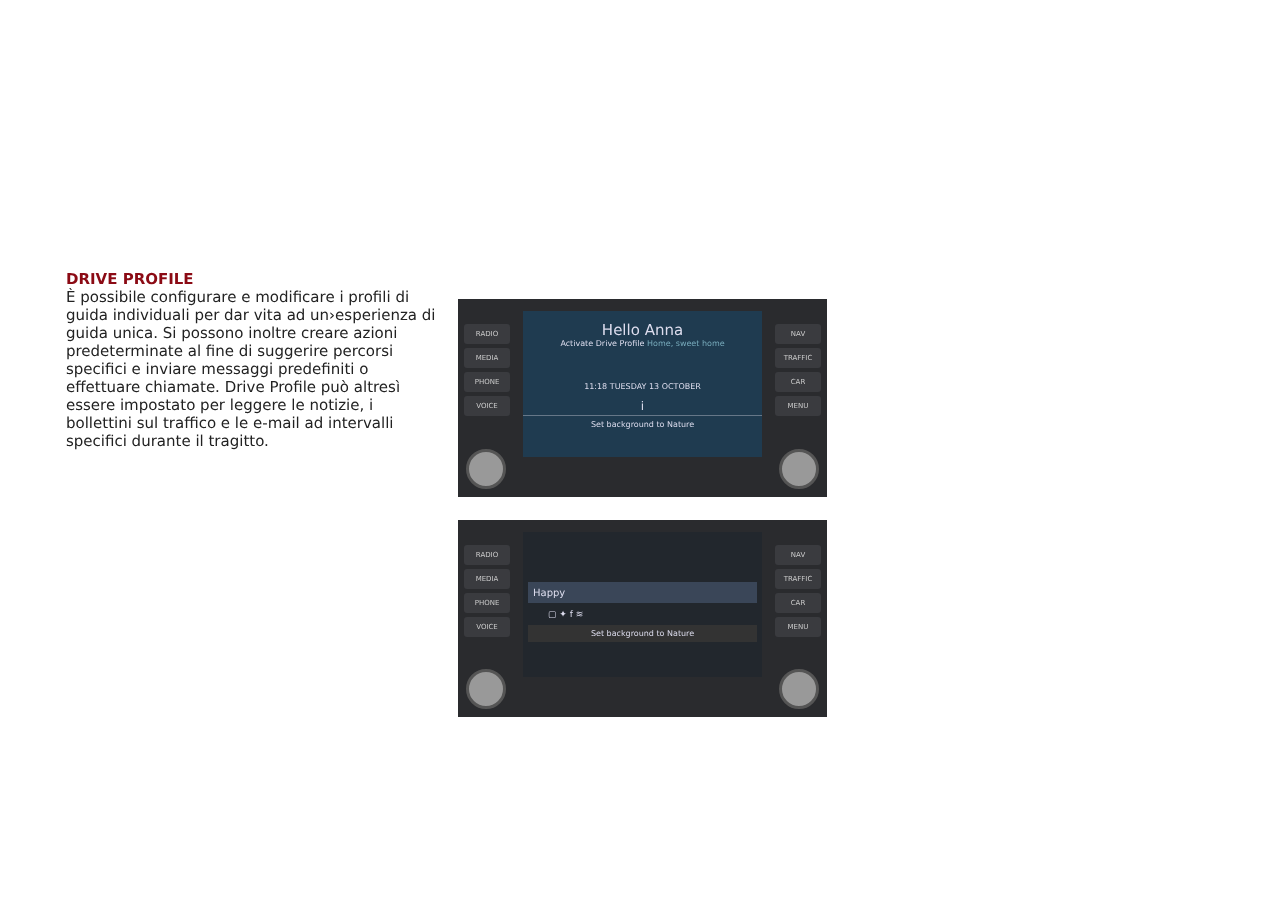DRIVE PROFILE
È possibile configurare e modificare i profili di guida individuali per dar vita ad un›esperienza di guida unica. Si possono inoltre creare azioni predeterminate al fine di suggerire percorsi specifici e inviare messaggi predefiniti o effettuare chiamate. Drive Profile può altresì essere impostato per leggere le notizie, i bollettini sul traffico e le e-mail ad intervalli specifici durante il tragitto.
RADIO
MEDIA
PHONE
VOICE
Hello Anna
Activate Drive Profile Home, sweet home
11:18 TUESDAY 13 OCTOBER
i
Set background to Nature
NAV
TRAFFIC
CAR
MENU
RADIO
MEDIA
PHONE
VOICE
Happy
▢ ✦ f ≋
Set background to Nature
NAV
TRAFFIC
CAR
MENU